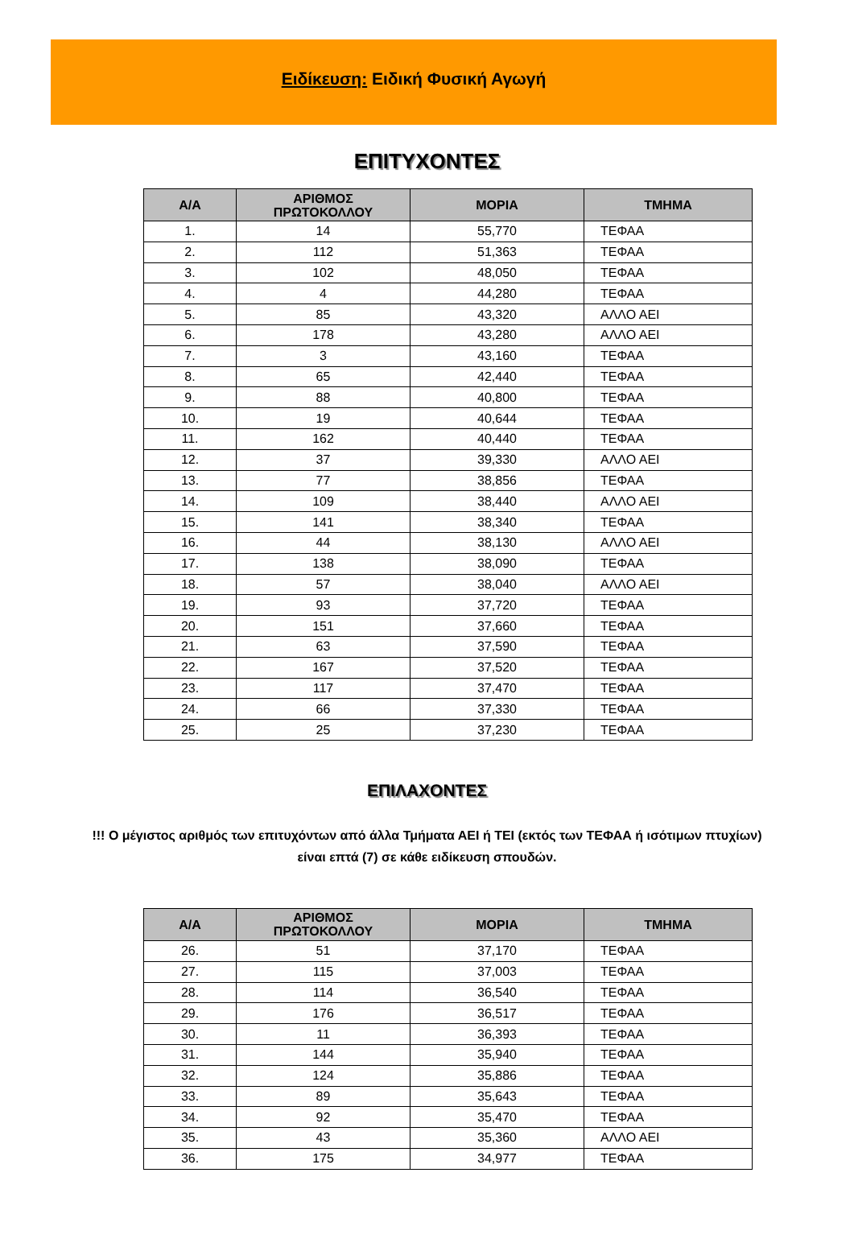Ειδίκευση: Ειδική Φυσική Αγωγή
ΕΠΙΤΥΧΟΝΤΕΣ
| Α/Α | ΑΡΙΘΜΟΣ ΠΡΩΤΟΚΟΛΛΟΥ | ΜΟΡΙΑ | ΤΜΗΜΑ |
| --- | --- | --- | --- |
| 1. | 14 | 55,770 | ΤΕΦΑΑ |
| 2. | 112 | 51,363 | ΤΕΦΑΑ |
| 3. | 102 | 48,050 | ΤΕΦΑΑ |
| 4. | 4 | 44,280 | ΤΕΦΑΑ |
| 5. | 85 | 43,320 | ΑΛΛΟ ΑΕΙ |
| 6. | 178 | 43,280 | ΑΛΛΟ ΑΕΙ |
| 7. | 3 | 43,160 | ΤΕΦΑΑ |
| 8. | 65 | 42,440 | ΤΕΦΑΑ |
| 9. | 88 | 40,800 | ΤΕΦΑΑ |
| 10. | 19 | 40,644 | ΤΕΦΑΑ |
| 11. | 162 | 40,440 | ΤΕΦΑΑ |
| 12. | 37 | 39,330 | ΑΛΛΟ ΑΕΙ |
| 13. | 77 | 38,856 | ΤΕΦΑΑ |
| 14. | 109 | 38,440 | ΑΛΛΟ ΑΕΙ |
| 15. | 141 | 38,340 | ΤΕΦΑΑ |
| 16. | 44 | 38,130 | ΑΛΛΟ ΑΕΙ |
| 17. | 138 | 38,090 | ΤΕΦΑΑ |
| 18. | 57 | 38,040 | ΑΛΛΟ ΑΕΙ |
| 19. | 93 | 37,720 | ΤΕΦΑΑ |
| 20. | 151 | 37,660 | ΤΕΦΑΑ |
| 21. | 63 | 37,590 | ΤΕΦΑΑ |
| 22. | 167 | 37,520 | ΤΕΦΑΑ |
| 23. | 117 | 37,470 | ΤΕΦΑΑ |
| 24. | 66 | 37,330 | ΤΕΦΑΑ |
| 25. | 25 | 37,230 | ΤΕΦΑΑ |
ΕΠΙΛΑΧΟΝΤΕΣ
!!! Ο μέγιστος αριθμός των επιτυχόντων από άλλα Τμήματα ΑΕΙ ή ΤΕΙ (εκτός των ΤΕΦΑΑ ή ισότιμων πτυχίων)
είναι επτά (7) σε κάθε ειδίκευση σπουδών.
| Α/Α | ΑΡΙΘΜΟΣ ΠΡΩΤΟΚΟΛΛΟΥ | ΜΟΡΙΑ | ΤΜΗΜΑ |
| --- | --- | --- | --- |
| 26. | 51 | 37,170 | ΤΕΦΑΑ |
| 27. | 115 | 37,003 | ΤΕΦΑΑ |
| 28. | 114 | 36,540 | ΤΕΦΑΑ |
| 29. | 176 | 36,517 | ΤΕΦΑΑ |
| 30. | 11 | 36,393 | ΤΕΦΑΑ |
| 31. | 144 | 35,940 | ΤΕΦΑΑ |
| 32. | 124 | 35,886 | ΤΕΦΑΑ |
| 33. | 89 | 35,643 | ΤΕΦΑΑ |
| 34. | 92 | 35,470 | ΤΕΦΑΑ |
| 35. | 43 | 35,360 | ΑΛΛΟ ΑΕΙ |
| 36. | 175 | 34,977 | ΤΕΦΑΑ |